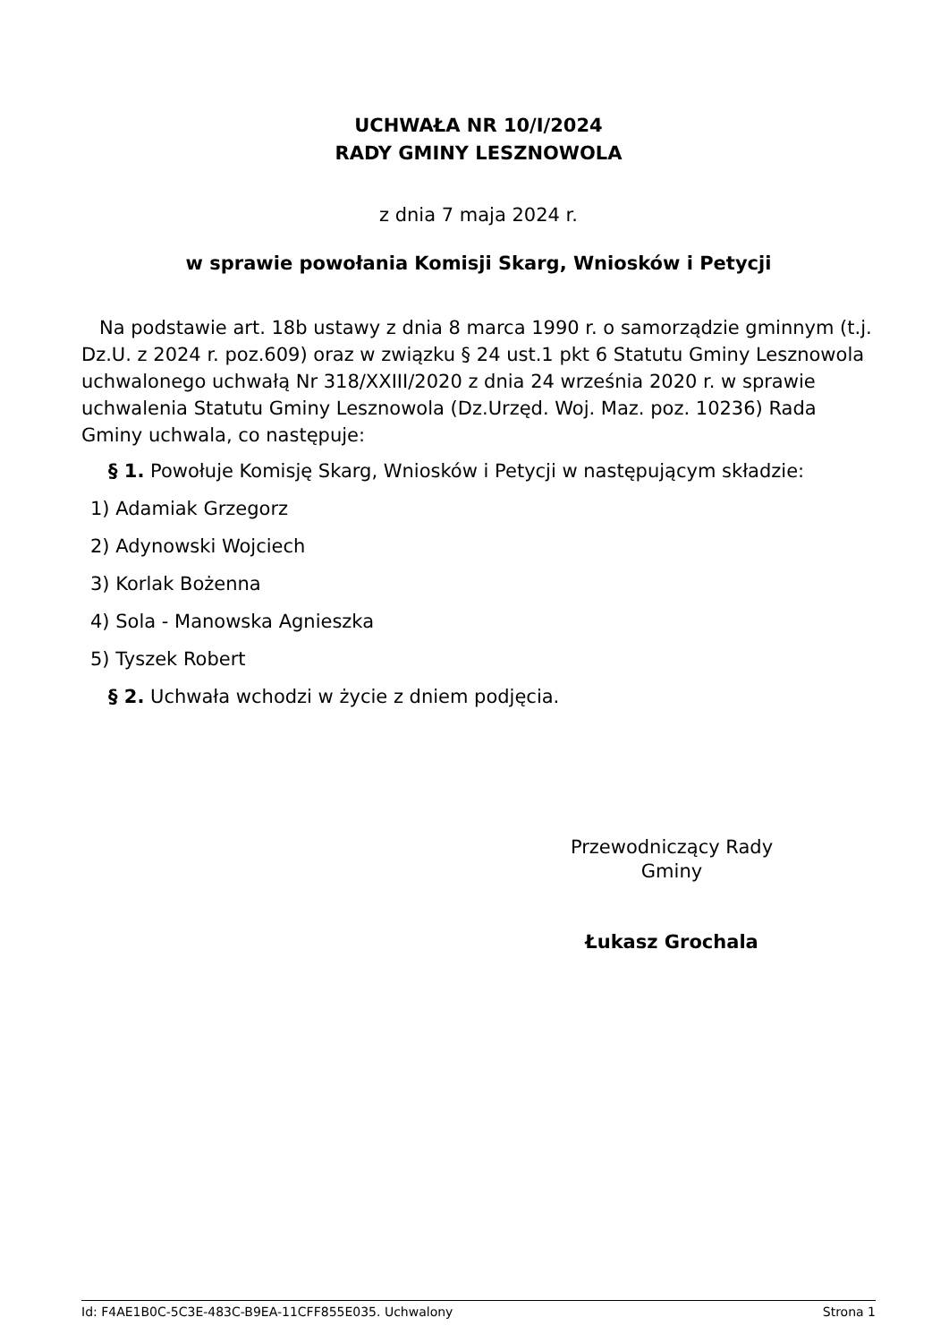UCHWAŁA NR 10/I/2024
RADY GMINY LESZNOWOLA
z dnia 7 maja 2024 r.
w sprawie powołania Komisji Skarg, Wniosków i Petycji
Na podstawie art. 18b ustawy z dnia 8 marca 1990 r. o samorządzie gminnym (t.j. Dz.U. z 2024 r. poz.609) oraz w związku § 24 ust.1 pkt 6 Statutu Gminy Lesznowola uchwalonego uchwałą Nr 318/XXIII/2020 z dnia 24 września 2020 r. w sprawie uchwalenia Statutu Gminy Lesznowola (Dz.Urzęd. Woj. Maz. poz. 10236) Rada Gminy uchwala, co następuje:
§ 1. Powołuje Komisję Skarg, Wniosków i Petycji w następującym składzie:
1) Adamiak Grzegorz
2) Adynowski Wojciech
3) Korlak Bożenna
4) Sola - Manowska Agnieszka
5) Tyszek Robert
§ 2. Uchwała wchodzi w życie z dniem podjęcia.
Przewodniczący Rady
Gminy
Łukasz Grochala
Id: F4AE1B0C-5C3E-483C-B9EA-11CFF855E035. Uchwalony Strona 1